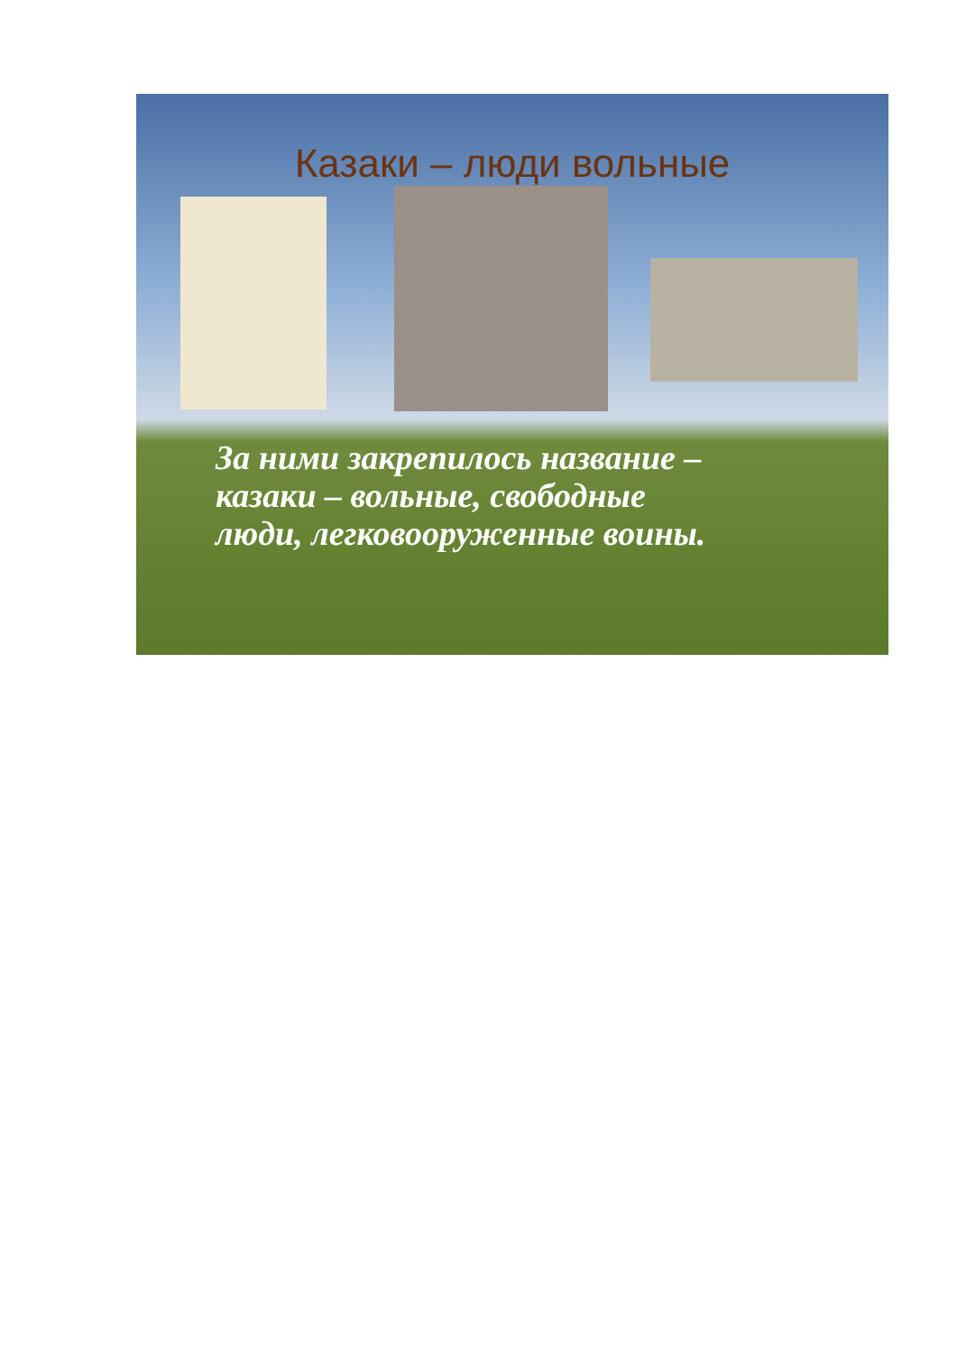Казаки – люди вольные
За ними закрепилось название –
казаки – вольные, свободные
люди, легковооруженные воины.